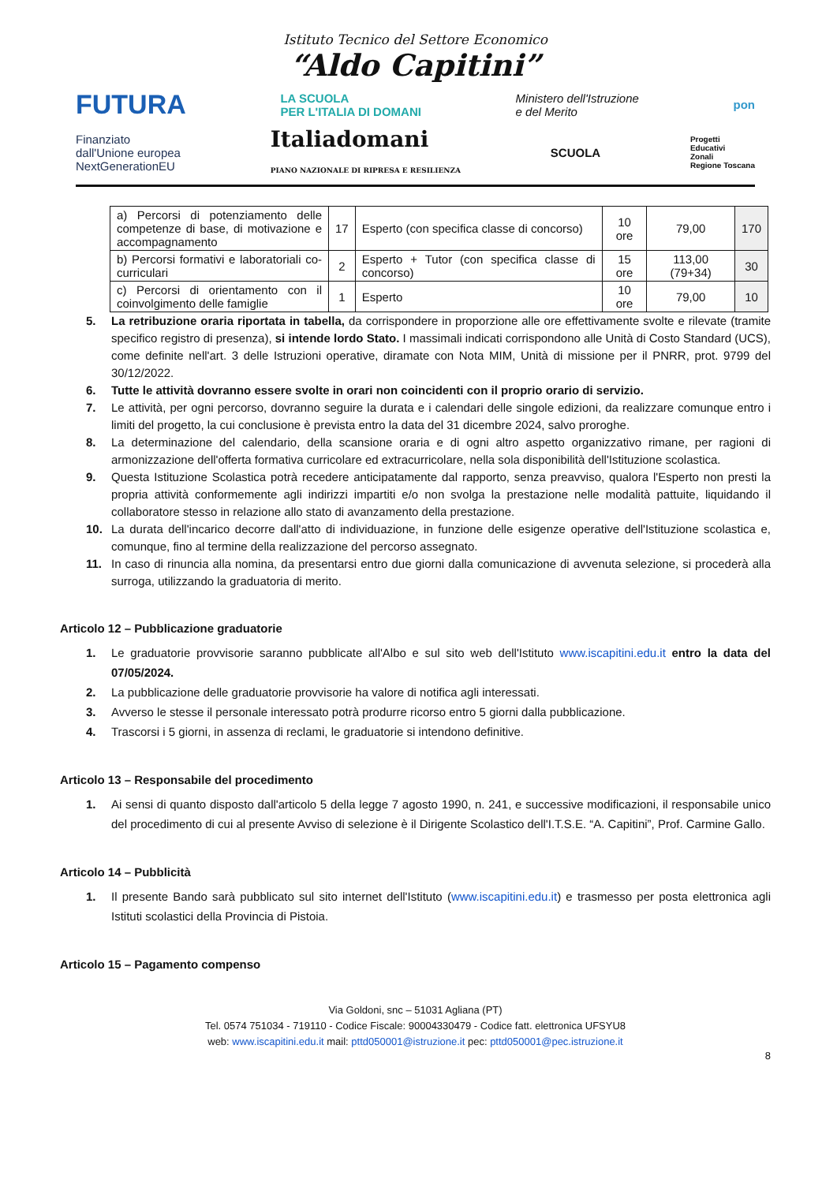Istituto Tecnico del Settore Economico
“Aldo Capitini”
FUTURA LA SCUOLA
PER L'ITALIA DI DOMANI Ministero dell'Istruzione
e del Merito pon
Finanziato
dall'Unione europea
NextGenerationEU Italiadomani
PIANO NAZIONALE DI RIPRESA E RESILIENZA SCUOLA Progetti
Educativi
Zonali
Regione Toscana
| a) Percorsi di potenziamento delle competenze di base, di motivazione e accompagnamento | 17 | Esperto (con specifica classe di concorso) | 10 ore | 79,00 | 170 |
| b) Percorsi formativi e laboratoriali co-curriculari | 2 | Esperto + Tutor (con specifica classe di concorso) | 15 ore | 113,00 (79+34) | 30 |
| c) Percorsi di orientamento con il coinvolgimento delle famiglie | 1 | Esperto | 10 ore | 79,00 | 10 |
5. La retribuzione oraria riportata in tabella, da corrispondere in proporzione alle ore effettivamente svolte e rilevate (tramite specifico registro di presenza), si intende lordo Stato. I massimali indicati corrispondono alle Unità di Costo Standard (UCS), come definite nell'art. 3 delle Istruzioni operative, diramate con Nota MIM, Unità di missione per il PNRR, prot. 9799 del 30/12/2022.
6. Tutte le attività dovranno essere svolte in orari non coincidenti con il proprio orario di servizio.
7. Le attività, per ogni percorso, dovranno seguire la durata e i calendari delle singole edizioni, da realizzare comunque entro i limiti del progetto, la cui conclusione è prevista entro la data del 31 dicembre 2024, salvo proroghe.
8. La determinazione del calendario, della scansione oraria e di ogni altro aspetto organizzativo rimane, per ragioni di armonizzazione dell'offerta formativa curricolare ed extracurricolare, nella sola disponibilità dell'Istituzione scolastica.
9. Questa Istituzione Scolastica potrà recedere anticipatamente dal rapporto, senza preavviso, qualora l'Esperto non presti la propria attività conformemente agli indirizzi impartiti e/o non svolga la prestazione nelle modalità pattuite, liquidando il collaboratore stesso in relazione allo stato di avanzamento della prestazione.
10. La durata dell'incarico decorre dall'atto di individuazione, in funzione delle esigenze operative dell'Istituzione scolastica e, comunque, fino al termine della realizzazione del percorso assegnato.
11. In caso di rinuncia alla nomina, da presentarsi entro due giorni dalla comunicazione di avvenuta selezione, si procederà alla surroga, utilizzando la graduatoria di merito.
Articolo 12 – Pubblicazione graduatorie
1. Le graduatorie provvisorie saranno pubblicate all'Albo e sul sito web dell'Istituto www.iscapitini.edu.it entro la data del 07/05/2024.
2. La pubblicazione delle graduatorie provvisorie ha valore di notifica agli interessati.
3. Avverso le stesse il personale interessato potrà produrre ricorso entro 5 giorni dalla pubblicazione.
4. Trascorsi i 5 giorni, in assenza di reclami, le graduatorie si intendono definitive.
Articolo 13 – Responsabile del procedimento
1. Ai sensi di quanto disposto dall'articolo 5 della legge 7 agosto 1990, n. 241, e successive modificazioni, il responsabile unico del procedimento di cui al presente Avviso di selezione è il Dirigente Scolastico dell'I.T.S.E. “A. Capitini”, Prof. Carmine Gallo.
Articolo 14 – Pubblicità
1. Il presente Bando sarà pubblicato sul sito internet dell'Istituto (www.iscapitini.edu.it) e trasmesso per posta elettronica agli Istituti scolastici della Provincia di Pistoia.
Articolo 15 – Pagamento compenso
Via Goldoni, snc – 51031 Agliana (PT)
Tel. 0574 751034 - 719110 - Codice Fiscale: 90004330479 - Codice fatt. elettronica UFSYU8
web: www.iscapitini.edu.it mail: pttd050001@istruzione.it pec: pttd050001@pec.istruzione.it
8